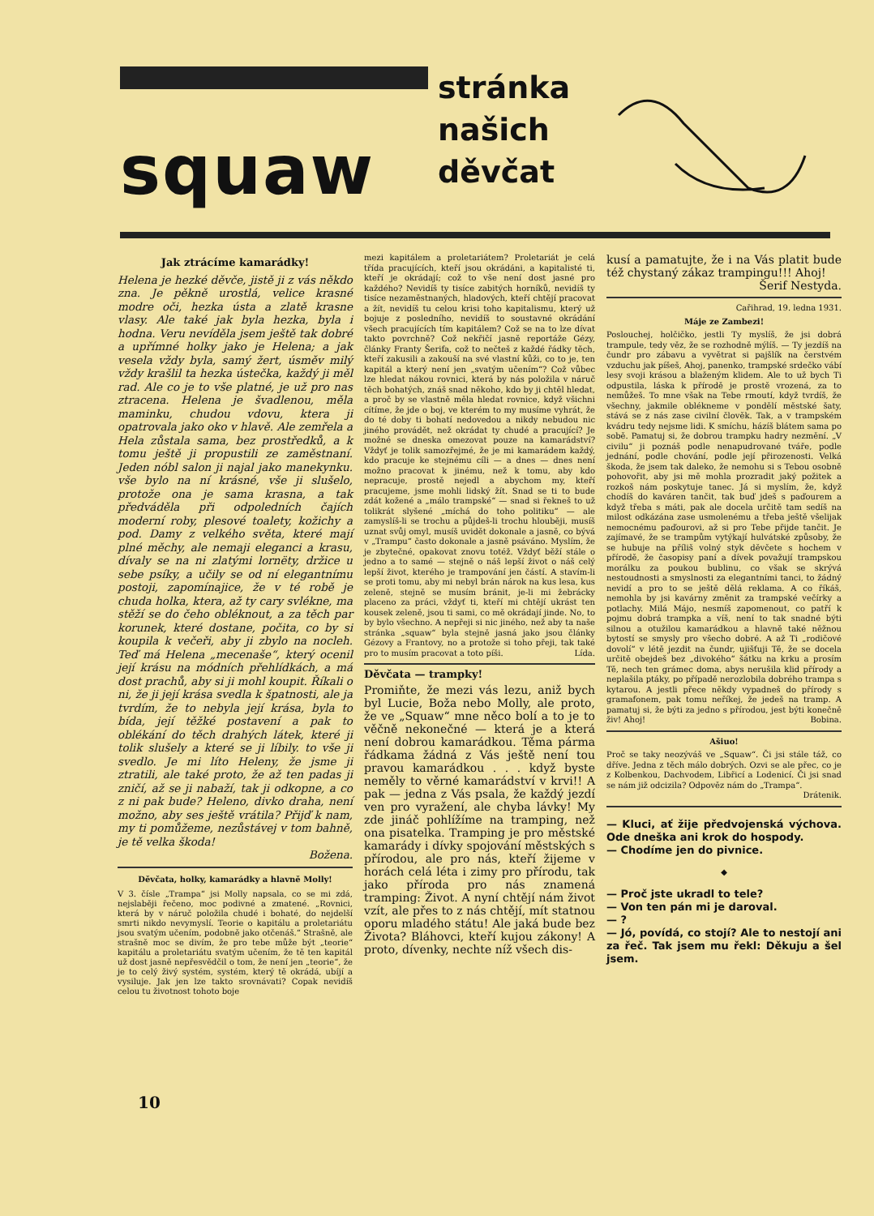squaw
stránka
našich
děvčat
Jak ztrácíme kamarádky!
Helena je hezké děvče, jistě ji z vás někdo zna. Je pěkně urostlá, velice krasné modre oči, hezka ústa a zlatě krasne vlasy. Ale také jak byla hezka, byla i hodna. Veru nevíděla jsem ještě tak dobré a upřímné holky jako je Helena; a jak vesela vždy byla, samý žert, úsměv milý vždy krašlil ta hezka ústečka, každý ji měl rad. Ale co je to vše platné, je už pro nas ztracena. Helena je švadlenou, měla maminku, chudou vdovu, ktera ji opatrovala jako oko v hlavě. Ale zemřela a Hela zůstala sama, bez prostředků, a k tomu ještě ji propustili ze zaměstnaní. Jeden nóbl salon ji najal jako manekynku. vše bylo na ní krásné, vše ji slušelo, protože ona je sama krasna, a tak předváděla při odpoledních čajích moderní roby, plesové toalety, kožichy a pod. Damy z velkého světa, které mají plné měchy, ale nemaji eleganci a krasu, dívaly se na ni zlatými lornëty, držice u sebe psíky, a učily se od ní elegantnímu postoji, zapomínajice, že v té robě je chuda holka, ktera, až ty cary svlékne, ma stěží se do čeho obléknout, a za těch par korunek, které dostane, počita, co by si koupila k večeři, aby ji zbylo na nocleh. Teď má Helena „mecenaše“, který ocenil její krásu na módních přehlídkách, a má dost prachů, aby si ji mohl koupit. Říkali o ni, že ji její krása svedla k špatnosti, ale ja tvrdím, že to nebyla její krása, byla to bída, její těžké postavení a pak to oblékání do těch drahých látek, které ji tolik slušely a které se ji líbily. to vše ji svedlo. Je mi líto Heleny, že jsme ji ztratili, ale také proto, že až ten padas ji zničí, až se ji nabaží, tak ji odkopne, a co z ni pak bude? Heleno, divko draha, není možno, aby ses ještě vrátila? Přijď k nam, my ti pomůžeme, nezůstávej v tom bahně, je tě velka škoda!
Božena.
Děvčata, holky, kamarádky a hlavně Molly!
V 3. čísle „Trampa“ jsi Molly napsala, co se mi zdá, nejslaběji řečeno, moc podivné a zmatené. „Rovnici, která by v náruč položila chudé i bohaté, do nejdelší smrti nikdo nevymyslí. Teorie o kapitálu a proletariátu jsou svatým učením, podobně jako otčenáš.“ Strašně, ale strašně moc se divím, že pro tebe může být „teorie“ kapitálu a proletariátu svatým učením, že tě ten kapitál už dost jasně nepřesvědčil o tom, že není jen „teorie“, že je to celý živý systém, systém, který tě okrádá, ubíjí a vysiluje. Jak jen lze takto srovnávati? Copak nevidíš celou tu životnost tohoto boje
mezi kapitálem a proletariátem? Proletariát je celá třída pracujících, kteří jsou okrádáni, a kapitalisté ti, kteří je okrádají; což to vše není dost jasné pro každého? Nevidíš ty tisíce zabitých horníků, nevidíš ty tisíce nezaměstnaných, hladových, kteří chtějí pracovat a žít, nevidíš tu celou krisi toho kapitalismu, který už bojuje z posledního, nevidíš to soustavné okrádání všech pracujících tím kapitálem? Což se na to lze dívat takto povrchně? Což nekřičí jasně reportáže Gézy, články Franty Šerifa, což to nečteš z každé řádky těch, kteří zakusili a zakouší na své vlastní kůži, co to je, ten kapitál a který není jen „svatým učením“? Což vůbec lze hledat nákou rovnici, která by nás položila v náruč těch bohatých, znáš snad někoho, kdo by ji chtěl hledat, a proč by se vlastně měla hledat rovnice, když všichni cítíme, že jde o boj, ve kterém to my musíme vyhrát, že do té doby ti bohatí nedovedou a nikdy nebudou nic jiného provádět, než okrádat ty chudé a pracující? Je možné se dneska omezovat pouze na kamarádství? Vždyť je tolik samozřejmé, že je mi kamarádem každý, kdo pracuje ke stejnému cíli — a dnes — dnes není možno pracovat k jinému, než k tomu, aby kdo nepracuje, prostě nejedl a abychom my, kteří pracujeme, jsme mohli lidský žít. Snad se ti to bude zdát kožené a „málo trampské“ — snad si řekneš to už tolikrát slyšené „míchá do toho politiku“ — ale zamyslíš-li se trochu a půjdeš-li trochu hlouběji, musíš uznat svůj omyl, musíš uvidět dokonale a jasně, co bývá v „Trampu“ často dokonale a jasně psáváno. Myslím, že je zbytečné, opakovat znovu totéž. Vždyť běží stále o jedno a to samé — stejně o náš lepší život o náš celý lepší život, kterého je trampování jen částí. A stavím-li se proti tomu, aby mi nebyl brán nárok na kus lesa, kus zeleně, stejně se musím bránit, je-li mi žebrácky placeno za práci, vždyť ti, kteří mi chtějí ukrást ten kousek zeleně, jsou ti sami, co mě okrádají jinde. No, to by bylo všechno. A nepřeji si nic jiného, než aby ta naše stránka „squaw“ byla stejně jasná jako jsou články Gézovy a Frantovy, no a protože si toho přeji, tak také pro to musím pracovat a toto píši. Lída.
Děvčata — trampky!
Promiňte, že mezi vás lezu, aniž bych byl Lucie, Boža nebo Molly, ale proto, že ve „Squaw“ mne něco bolí a to je to věčně nekonečné — která je a která není dobrou kamarádkou. Těma pármа řádkama žádná z Vás ještě není tou pravou kamarádkou . . . když byste neměly to věrné kamarádství v krvi!! A pak — jedna z Vás psala, že každý jezdí ven pro vyražení, ale chyba lávky! My zde jináč pohlížíme na tramping, než ona pisatelka. Tramping je pro městské kamarády i dívky spojování městských s přírodou, ale pro nás, kteří žijeme v horách celá léta i zimy pro přírodu, tak jako příroda pro nás znamená tramping: Život. A nyní chtějí nám život vzít, ale přes to z nás chtějí, mít statnou oporu mladého státu! Ale jaká bude bez Života? Bláhovci, kteří kujou zákony! A proto, dívenky, nechte níž všech dis-
kusí a pamatujte, že i na Vás platit bude též chystaný zákaz trampingu!!! Ahoj!
Šerif Nestyda.
Cařihrad, 19. ledna 1931.
Máje ze Zambezi!
Poslouchej, holčičko, jestli Ty myslíš, že jsi dobrá trampule, tedy věz, že se rozhodně mýlíš. — Ty jezdíš na čundr pro zábavu a vyvětrat si pajšlík na čerstvém vzduchu jak píšeš, Ahoj, panenko, trampské srdečko vábí lesy svoji krásou a blaženým klidem. Ale to už bych Ti odpustila, láska k přírodě je prostě vrozená, za to nemůžeš. To mne však na Tebe rmoutí, když tvrdíš, že všechny, jakmile oblékneme v pondělí městské šaty, stává se z nás zase civilní člověk. Tak, a v trampském kvádru tedy nejsme lidi. K smíchu, házíš blátem sama po sobě. Pamatuj si, že dobrou trampku hadry nezmění. „V civilu“ ji poznáš podle nenapudrované tváře, podle jednání, podle chování, podle její přirozenosti. Velká škoda, že jsem tak daleko, že nemohu si s Tebou osobně pohovořit, aby jsi mě mohla prozradit jaký požitek a rozkoš nám poskytuje tanec. Já si myslím, že, když chodíš do kaváren tančit, tak buď jdeš s paďourem a když třeba s máti, pak ale docela určitě tam sedíš na milost odkázána zase usmolenému a třeba ještě všelijak nemocnému paďourovi, až si pro Tebe přijde tančit. Je zajímavé, že se trampům vytýkají hulvátské způsoby, že se hubuje na příliš volný styk děvčete s hochem v přírodě, že časopisy paní a dívek považují trampskou morálku za poukou bublinu, co však se skrývá nestoudnosti a smyslnosti za elegantními tanci, to žádný nevidí a pro to se ještě dělá reklama. A co říkáš, nemohla by jsi kavárny změnit za trampské večírky a potlachy. Milá Májo, nesmíš zapomenout, co patří k pojmu dobrá trampka a víš, není to tak snadné býti silnou a otužilou kamarádkou a hlavně také něžnou bytostí se smysly pro všecho dobré. A až Ti „rodičové dovolí“ v létě jezdit na čundr, ujišťuji Tě, že se docela určitě obejdeš bez „divokého“ šátku na krku a prosím Tě, nech ten grámec doma, abys nerušila klid přírody a neplašila ptáky, po případě nerozlobila dobrého trampa s kytarou. A jestli přece někdy vypadneš do přírody s gramafonem, pak tomu neříkej, že jedeš na tramp. A pamatuj si, že býti za jedno s přírodou, jest býti konečně živ! Ahoj! Bobina.
Ašiuo!
Proč se taky neozýváš ve „Squaw“. Či jsi stále táž, co dříve. Jedna z těch málo dobrých. Ozvi se ale přec, co je z Kolbenkou, Dachvodem, Libřicí a Lodenicí. Či jsi snad se nám již odcizila? Odpověz nám do „Trampa“.
Drátenik.
— Kluci, ať žije předvojenská výchova. Ode dneška ani krok do hospody.
— Chodíme jen do pivnice.
◆
— Proč jste ukradl to tele?
— Von ten pán mi je daroval.
— ?
— Jó, povídá, co stojí? Ale to nestojí ani za řeč. Tak jsem mu řekl: Děkuju a šel jsem.
10